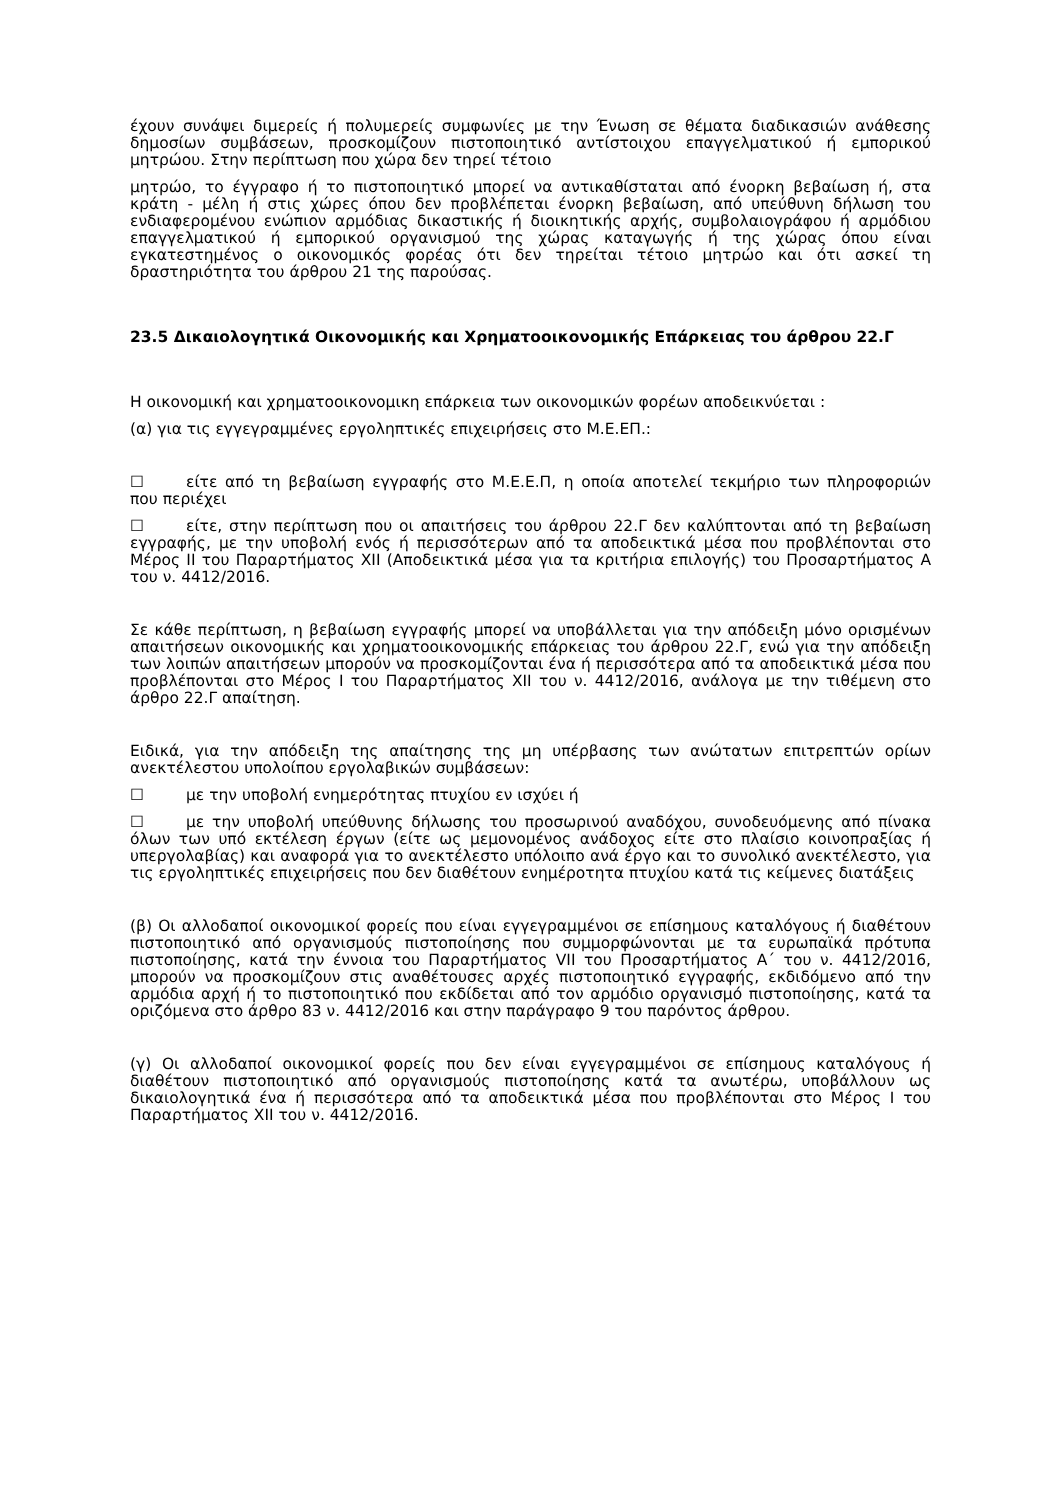έχουν συνάψει διμερείς ή πολυμερείς συμφωνίες με την Ένωση σε θέματα διαδικασιών ανάθεσης δημοσίων συμβάσεων, προσκομίζουν πιστοποιητικό αντίστοιχου επαγγελματικού ή εμπορικού μητρώου. Στην περίπτωση που χώρα δεν τηρεί τέτοιο
μητρώο, το έγγραφο ή το πιστοποιητικό μπορεί να αντικαθίσταται από ένορκη βεβαίωση ή, στα κράτη - μέλη ή στις χώρες όπου δεν προβλέπεται ένορκη βεβαίωση, από υπεύθυνη δήλωση του ενδιαφερομένου ενώπιον αρμόδιας δικαστικής ή διοικητικής αρχής, συμβολαιογράφου ή αρμόδιου επαγγελματικού ή εμπορικού οργανισμού της χώρας καταγωγής ή της χώρας όπου είναι εγκατεστημένος ο οικονομικός φορέας ότι δεν τηρείται τέτοιο μητρώο και ότι ασκεί τη δραστηριότητα του άρθρου 21 της παρούσας.
23.5 Δικαιολογητικά Οικονομικής και Χρηματοοικονομικής Επάρκειας του άρθρου 22.Γ
Η οικονομική και χρηματοοικονομικη επάρκεια των οικονομικών φορέων αποδεικνύεται :
(α) για τις εγγεγραμμένες εργοληπτικές επιχειρήσεις στο Μ.Ε.ΕΠ.:
☐ είτε από τη βεβαίωση εγγραφής στο Μ.Ε.Ε.Π, η οποία αποτελεί τεκμήριο των πληροφοριών που περιέχει
☐ είτε, στην περίπτωση που οι απαιτήσεις του άρθρου 22.Γ δεν καλύπτονται από τη βεβαίωση εγγραφής, με την υποβολή ενός ή περισσότερων από τα αποδεικτικά μέσα που προβλέπονται στο Μέρος ΙΙ του Παραρτήματος ΧΙΙ (Αποδεικτικά μέσα για τα κριτήρια επιλογής) του Προσαρτήματος Α του ν. 4412/2016.
Σε κάθε περίπτωση, η βεβαίωση εγγραφής μπορεί να υποβάλλεται για την απόδειξη μόνο ορισμένων απαιτήσεων οικονομικής και χρηματοοικονομικής επάρκειας του άρθρου 22.Γ, ενώ για την απόδειξη των λοιπών απαιτήσεων μπορούν να προσκομίζονται ένα ή περισσότερα από τα αποδεικτικά μέσα που προβλέπονται στο Μέρος Ι του Παραρτήματος ΧΙΙ του ν. 4412/2016, ανάλογα με την τιθέμενη στο άρθρο 22.Γ απαίτηση.
Ειδικά, για την απόδειξη της απαίτησης της μη υπέρβασης των ανώτατων επιτρεπτών ορίων ανεκτέλεστου υπολοίπου εργολαβικών συμβάσεων:
☐ με την υποβολή ενημερότητας πτυχίου εν ισχύει ή
☐ με την υποβολή υπεύθυνης δήλωσης του προσωρινού αναδόχου, συνοδευόμενης από πίνακα όλων των υπό εκτέλεση έργων (είτε ως μεμονομένος ανάδοχος είτε στο πλαίσιο κοινοπραξίας ή υπεργολαβίας) και αναφορά για το ανεκτέλεστο υπόλοιπο ανά έργο και το συνολικό ανεκτέλεστο, για τις εργοληπτικές επιχειρήσεις που δεν διαθέτουν ενημέροτητα πτυχίου κατά τις κείμενες διατάξεις
(β) Οι αλλοδαποί οικονομικοί φορείς που είναι εγγεγραμμένοι σε επίσημους καταλόγους ή διαθέτουν πιστοποιητικό από οργανισμούς πιστοποίησης που συμμορφώνονται με τα ευρωπαϊκά πρότυπα πιστοποίησης, κατά την έννοια του Παραρτήματος VII του Προσαρτήματος Α΄ του ν. 4412/2016, μπορούν να προσκομίζουν στις αναθέτουσες αρχές πιστοποιητικό εγγραφής, εκδιδόμενο από την αρμόδια αρχή ή το πιστοποιητικό που εκδίδεται από τον αρμόδιο οργανισμό πιστοποίησης, κατά τα οριζόμενα στο άρθρο 83 ν. 4412/2016 και στην παράγραφο 9 του παρόντος άρθρου.
(γ) Οι αλλοδαποί οικονομικοί φορείς που δεν είναι εγγεγραμμένοι σε επίσημους καταλόγους ή διαθέτουν πιστοποιητικό από οργανισμούς πιστοποίησης κατά τα ανωτέρω, υποβάλλουν ως δικαιολογητικά ένα ή περισσότερα από τα αποδεικτικά μέσα που προβλέπονται στο Μέρος Ι του Παραρτήματος ΧΙΙ του ν. 4412/2016.